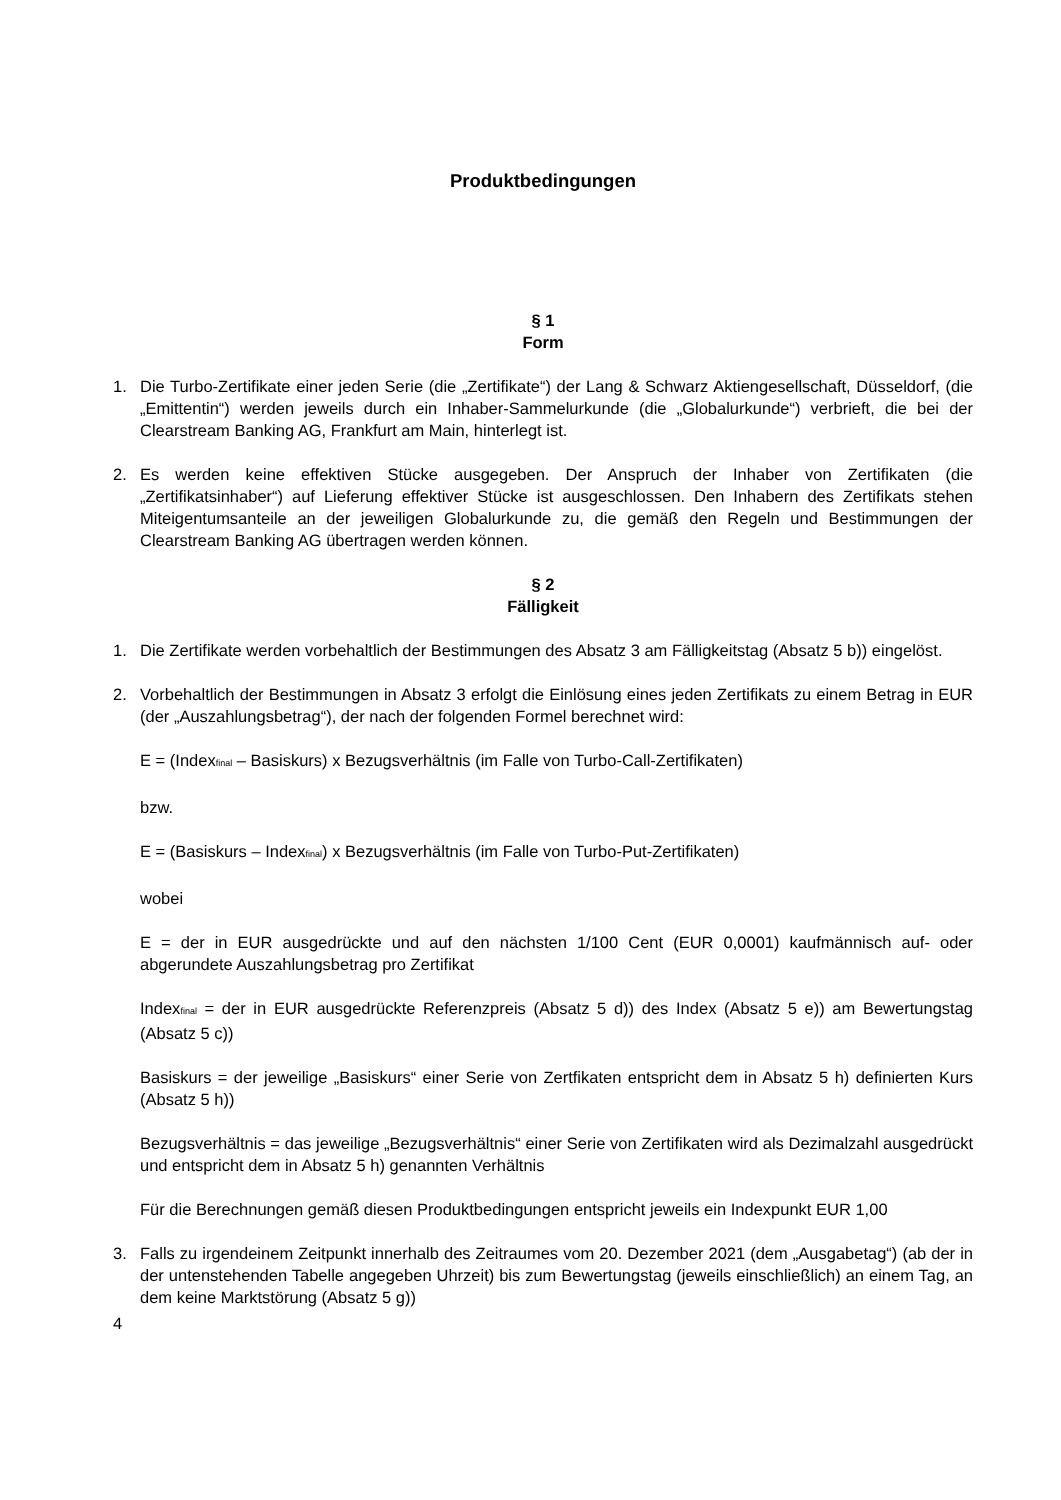Produktbedingungen
§ 1
Form
1. Die Turbo-Zertifikate einer jeden Serie (die „Zertifikate“) der Lang & Schwarz Aktiengesellschaft, Düsseldorf, (die „Emittentin“) werden jeweils durch ein Inhaber-Sammelurkunde (die „Globalurkunde“) verbrieft, die bei der Clearstream Banking AG, Frankfurt am Main, hinterlegt ist.
2. Es werden keine effektiven Stücke ausgegeben. Der Anspruch der Inhaber von Zertifikaten (die „Zertifikatsinhaber“) auf Lieferung effektiver Stücke ist ausgeschlossen. Den Inhabern des Zertifikats stehen Miteigentumsanteile an der jeweiligen Globalurkunde zu, die gemäß den Regeln und Bestimmungen der Clearstream Banking AG übertragen werden können.
§ 2
Fälligkeit
1. Die Zertifikate werden vorbehaltlich der Bestimmungen des Absatz 3 am Fälligkeitstag (Absatz 5 b)) eingelöst.
2. Vorbehaltlich der Bestimmungen in Absatz 3 erfolgt die Einlösung eines jeden Zertifikats zu einem Betrag in EUR (der „Auszahlungsbetrag“), der nach der folgenden Formel berechnet wird:
E = (Index<sub>final</sub> – Basiskurs) x Bezugsverhältnis (im Falle von Turbo-Call-Zertifikaten)
bzw.
E = (Basiskurs – Index<sub>final</sub>) x Bezugsverhältnis (im Falle von Turbo-Put-Zertifikaten)
wobei
E = der in EUR ausgedrückte und auf den nächsten 1/100 Cent (EUR 0,0001) kaufmännisch auf- oder abgerundete Auszahlungsbetrag pro Zertifikat
Index<sub>final</sub> = der in EUR ausgedrückte Referenzpreis (Absatz 5 d)) des Index (Absatz 5 e)) am Bewertungstag (Absatz 5 c))
Basiskurs = der jeweilige „Basiskurs“ einer Serie von Zertfikaten entspricht dem in Absatz 5 h) definierten Kurs (Absatz 5 h))
Bezugsverhältnis = das jeweilige „Bezugsverhältnis“ einer Serie von Zertifikaten wird als Dezimalzahl ausgedrückt und entspricht dem in Absatz 5 h) genannten Verhältnis
Für die Berechnungen gemäß diesen Produktbedingungen entspricht jeweils ein Indexpunkt EUR 1,00
3. Falls zu irgendeinem Zeitpunkt innerhalb des Zeitraumes vom 20. Dezember 2021 (dem „Ausgabetag“) (ab der in der untenstehenden Tabelle angegeben Uhrzeit) bis zum Bewertungstag (jeweils einschließlich) an einem Tag, an dem keine Marktstörung (Absatz 5 g))
4